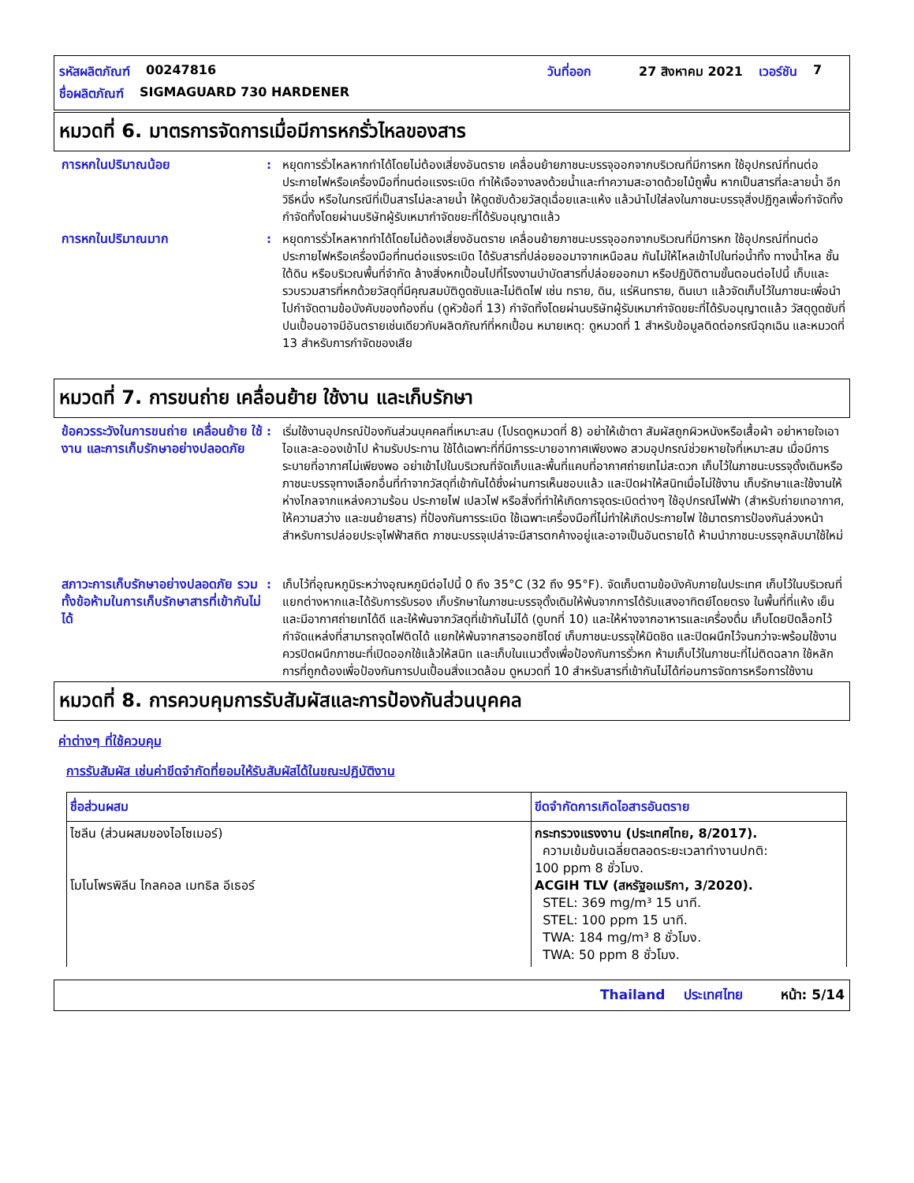รหัสผลิตภัณฑ์ 00247816 วันที่ออก 27 สิงหาคม 2021 เวอร์ชัน 7
ชื่อผลิตภัณฑ์ SIGMAGUARD 730 HARDENER
หมวดที่ 6. มาตรการจัดการเมื่อมีการหกรั่วไหลของสาร
การหกในปริมาณน้อย : หยุดการรั่วไหลหากทำได้โดยไม่ต้องเสี่ยงอันตราย เคลื่อนย้ายภาชนะบรรจุออกจากบริเวณที่มีการหก ใช้อุปกรณ์ที่ทนต่อประกายไฟหรือเครื่องมือที่ทนต่อแรงระเบิด ทำให้เจือจางลงด้วยน้ำและทำความสะอาดด้วยไม้ถูพื้น หากเป็นสารที่ละลายน้ำ อีกวิธีหนึ่ง หรือในกรณีที่เป็นสารไม่ละลายน้ำ ให้ดูดซับด้วยวัสดุเฉื่อยและแห้ง แล้วนำไปใส่ลงในภาชนะบรรจุสิ่งปฏิกูลเพื่อกำจัดทิ้ง กำจัดทิ้งโดยผ่านบริษัทผู้รับเหมากำจัดขยะที่ได้รับอนุญาตแล้ว
การหกในปริมาณมาก : หยุดการรั่วไหลหากทำได้โดยไม่ต้องเสี่ยงอันตราย เคลื่อนย้ายภาชนะบรรจุออกจากบริเวณที่มีการหก ใช้อุปกรณ์ที่ทนต่อประกายไฟหรือเครื่องมือที่ทนต่อแรงระเบิด ได้รับสารที่ปล่อยออมาจากเหนือลม กันไม่ให้ไหลเข้าไปในท่อน้ำทิ้ง ทางน้ำไหล ชั้นใต้ดิน หรือบริเวณพื้นที่จำกัด ล้างสิ่งหกเปื้อนไปที่โรงงานบำบัดสารที่ปล่อยออกมา หรือปฏิบัติตามขั้นตอนต่อไปนี้ เก็บและรวบรวมสารที่หกด้วยวัสดุที่มีคุณสมบัติดูดซับและไม่ติดไฟ เช่น ทราย, ดิน, แร่หินทราย, ดินเบา แล้วจัดเก็บไว้ในภาชนะเพื่อนำไปกำจัดตามข้อบังคับของท้องถิ่น (ดูหัวข้อที่ 13) กำจัดทิ้งโดยผ่านบริษัทผู้รับเหมากำจัดขยะที่ได้รับอนุญาตแล้ว วัสดุดูดซับที่ปนเปื้อนอาจมีอันตรายเช่นเดียวกับผลิตภัณฑ์ที่หกเปื้อน หมายเหตุ: ดูหมวดที่ 1 สำหรับข้อมูลติดต่อกรณีฉุกเฉิน และหมวดที่ 13 สำหรับการกำจัดของเสีย
หมวดที่ 7. การขนถ่าย เคลื่อนย้าย ใช้งาน และเก็บรักษา
ข้อควรระวังในการขนถ่าย เคลื่อนย้าย ใช้งาน และการเก็บรักษาอย่างปลอดภัย
: เริ่มใช้งานอุปกรณ์ป้องกันส่วนบุคคลที่เหมาะสม (โปรดดูหมวดที่ 8) อย่าให้เข้าตา สัมผัสถูกผิวหนังหรือเสื้อผ้า อย่าหายใจเอาไอและละอองเข้าไป ห้ามรับประทาน ใช้ได้เฉพาะที่ที่มีการระบายอากาศเพียงพอ สวมอุปกรณ์ช่วยหายใจที่เหมาะสม เมื่อมีการระบายที่อากาศไม่เพียงพอ อย่าเข้าไปในบริเวณที่จัดเก็บและพื้นที่แคบที่อากาศถ่ายเทไม่สะดวก เก็บไว้ในภาชนะบรรจุดั้งเดิมหรือภาชนะบรรจุทางเลือกอื่นที่ทำจากวัสดุที่เข้ากันได้ซึ่งผ่านการเห็นชอบแล้ว และปิดฝาให้สนิทเมื่อไม่ใช้งาน เก็บรักษาและใช้งานให้ห่างไกลจากแหล่งความร้อน ประกายไฟ เปลวไฟ หรือสิ่งที่ทำให้เกิดการจุดระเบิดต่างๆ ใช้อุปกรณ์ไฟฟ้า (สำหรับถ่ายเทอากาศ, ให้ความสว่าง และขนย้ายสาร) ที่ป้องกันการระเบิด ใช้เฉพาะเครื่องมือที่ไม่ทำให้เกิดประกายไฟ ใช้มาตรการป้องกันล่วงหน้าสำหรับการปล่อยประจุไฟฟ้าสถิต ภาชนะบรรจุเปล่าจะมีสารตกค้างอยู่และอาจเป็นอันตรายได้ ห้ามนำภาชนะบรรจุกลับมาใช้ใหม่
สภาวะการเก็บรักษาอย่างปลอดภัย รวมทั้งข้อห้ามในการเก็บรักษาสารที่เข้ากันไม่ได้
: เก็บไว้ที่อุณหภูมิระหว่างอุณหภูมิต่อไปนี้ 0 ถึง 35°C (32 ถึง 95°F). จัดเก็บตามข้อบังคับภายในประเทศ เก็บไว้ในบริเวณที่แยกต่างหากและได้รับการรับรอง เก็บรักษาในภาชนะบรรจุดั้งเดิมให้พ้นจากการได้รับแสงอาทิตย์โดยตรง ในพื้นที่ที่แห้ง เย็น และมีอากาศถ่ายเทได้ดี และให้พ้นจากวัสดุที่เข้ากันไม่ได้ (ดูบทที่ 10) และให้ห่างจากอาหารและเครื่องดื่ม เก็บโดยปิดล็อกไว้ กำจัดแหล่งที่สามารถจุดไฟติดได้ แยกให้พ้นจากสารออกซิไดซ์ เก็บภาชนะบรรจุให้มิดชิด และปิดผนึกไว้จนกว่าจะพร้อมใช้งาน ควรปิดผนึกภาชนะที่เปิดออกใช้แล้วให้สนิท และเก็บในแนวตั้งเพื่อป้องกันการรั่วหก ห้ามเก็บไว้ในภาชนะที่ไม่ติดฉลาก ใช้หลักการที่ถูกต้องเพื่อป้องกันการปนเปื้อนสิ่งแวดล้อม ดูหมวดที่ 10 สำหรับสารที่เข้ากันไม่ได้ก่อนการจัดการหรือการใช้งาน
หมวดที่ 8. การควบคุมการรับสัมผัสและการป้องกันส่วนบุคคล
ค่าต่างๆ ที่ใช้ควบคุม
การรับสัมผัส เช่นค่าขีดจำกัดที่ยอมให้รับสัมผัสได้ในขณะปฏิบัติงาน
| ชื่อส่วนผสม | ขีดจำกัดการเกิดไอสารอันตราย |
| --- | --- |
| ไซลีน (ส่วนผสมของไอโซเมอร์) โมโนโพรพิลีน ไกลคอล เมทธิล อีเธอร์ | กระทรวงแรงงาน (ประเทศไทย, 8/2017). ความเข้มข้นเฉลี่ยตลอดระยะเวลาทำงานปกติ: 100 ppm 8 ชั่วโมง. ACGIH TLV (สหรัฐอเมริกา, 3/2020). STEL: 369 mg/m³ 15 นาที. STEL: 100 ppm 15 นาที. TWA: 184 mg/m³ 8 ชั่วโมง. TWA: 50 ppm 8 ชั่วโมง. |
Thailand ประเทศไทย หน้า: 5/14